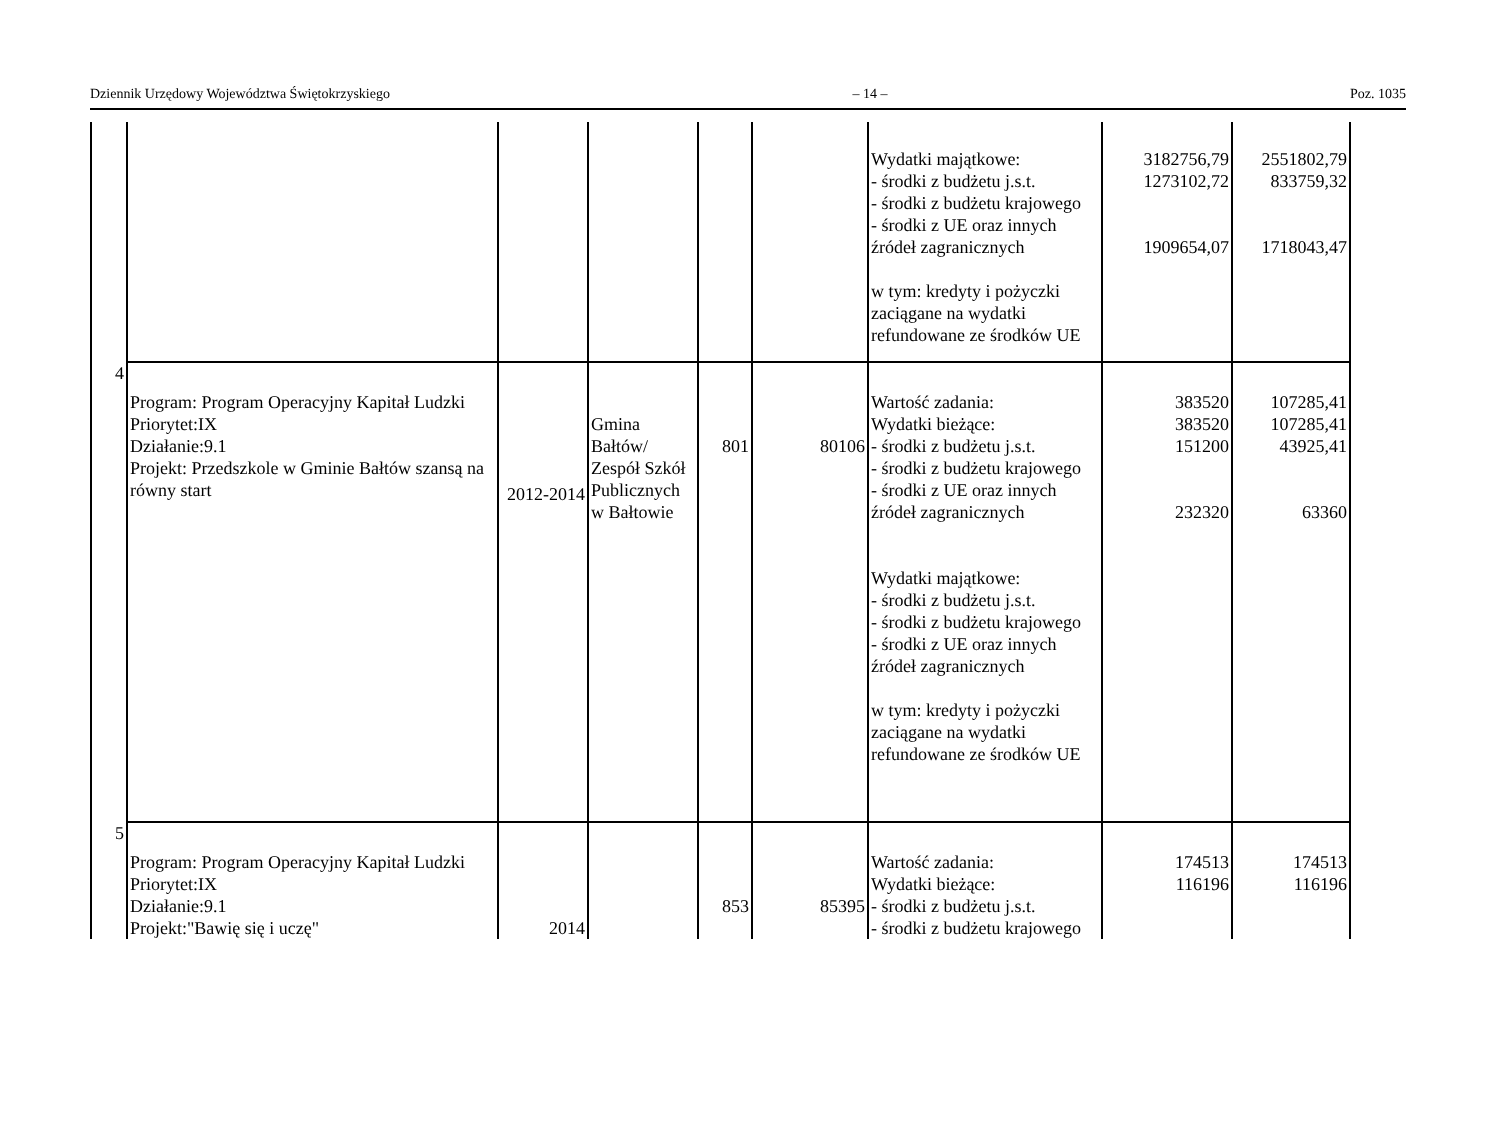Dziennik Urzędowy Województwa Świętokrzyskiego – 14 – Poz. 1035
| | | | | | | Wydatki majątkowe: - środki z budżetu j.s.t. - środki z budżetu krajowego - środki z UE oraz innych źródeł zagranicznych w tym: kredyty i pożyczki zaciągane na wydatki refundowane ze środków UE | 3182756,79 1273102,72 1909654,07 | 2551802,79 833759,32 1718043,47 |
| 4 | Program: Program Operacyjny Kapitał Ludzki Priorytet:IX Działanie:9.1 Projekt: Przedszkole w Gminie Bałtów szansą na równy start | 2012-2014 | Gmina Bałtów/ Zespół Szkół Publicznych w Bałtowie | 801 | 80106 | Wartość zadania: Wydatki bieżące: - środki z budżetu j.s.t. - środki z budżetu krajowego - środki z UE oraz innych źródeł zagranicznych Wydatki majątkowe: - środki z budżetu j.s.t. - środki z budżetu krajowego - środki z UE oraz innych źródeł zagranicznych w tym: kredyty i pożyczki zaciągane na wydatki refundowane ze środków UE | 383520 383520 151200 232320 | 107285,41 107285,41 43925,41 63360 |
| 5 | Program: Program Operacyjny Kapitał Ludzki Priorytet:IX Działanie:9.1 Projekt:"Bawię się i uczę" | 2014 | | 853 | 85395 | Wartość zadania: Wydatki bieżące: - środki z budżetu j.s.t. - środki z budżetu krajowego | 174513 116196 | 174513 116196 |